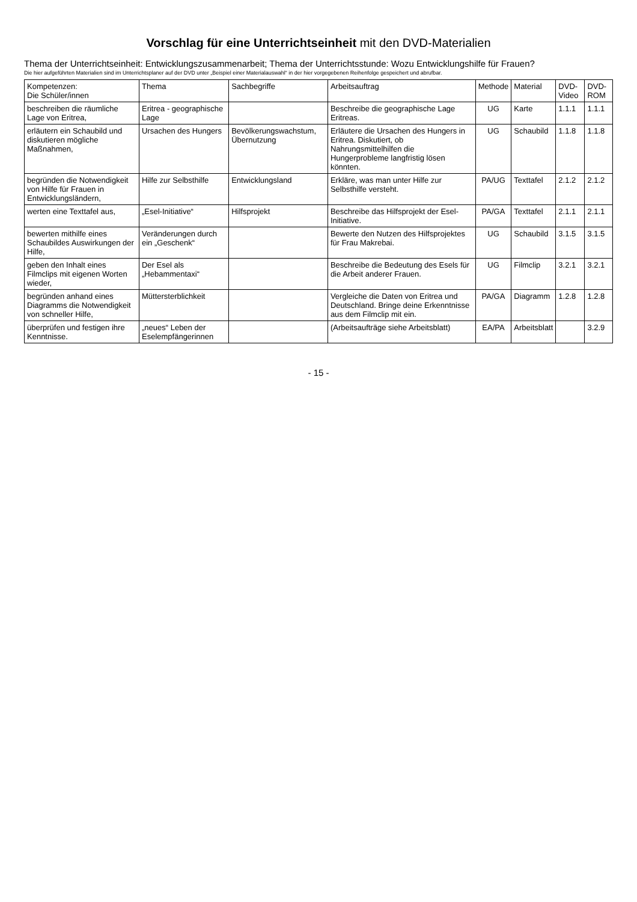Vorschlag für eine Unterrichtseinheit mit den DVD-Materialien
Thema der Unterrichtseinheit: Entwicklungszusammenarbeit; Thema der Unterrichtsstunde: Wozu Entwicklungshilfe für Frauen?
Die hier aufgeführten Materialien sind im Unterrichtsplaner auf der DVD unter „Beispiel einer Materialauswahl“ in der hier vorgegebenen Reihenfolge gespeichert und abrufbar.
| Kompetenzen: Die Schüler/innen | Thema | Sachbegriffe | Arbeitsauftrag | Methode | Material | DVD-Video | DVD-ROM |
| --- | --- | --- | --- | --- | --- | --- | --- |
| beschreiben die räumliche Lage von Eritrea, | Eritrea - geographische Lage | | Beschreibe die geographische Lage Eritreas. | UG | Karte | 1.1.1 | 1.1.1 |
| erläutern ein Schaubild und diskutieren mögliche Maßnahmen, | Ursachen des Hungers | Bevölkerungswachstum, Übernutzung | Erläutere die Ursachen des Hungers in Eritrea. Diskutiert, ob Nahrungsmittelhilfen die Hungerprobleme langfristig lösen könnten. | UG | Schaubild | 1.1.8 | 1.1.8 |
| begründen die Notwendigkeit von Hilfe für Frauen in Entwicklungsländern, | Hilfe zur Selbsthilfe | Entwicklungsland | Erkläre, was man unter Hilfe zur Selbsthilfe versteht. | PA/UG | Texttafel | 2.1.2 | 2.1.2 |
| werten eine Texttafel aus, | „Esel-Initiative“ | Hilfsprojekt | Beschreibe das Hilfsprojekt der Esel-Initiative. | PA/GA | Texttafel | 2.1.1 | 2.1.1 |
| bewerten mithilfe eines Schaubildes Auswirkungen der Hilfe, | Veränderungen durch ein „Geschenk“ | | Bewerte den Nutzen des Hilfsprojektes für Frau Makrebai. | UG | Schaubild | 3.1.5 | 3.1.5 |
| geben den Inhalt eines Filmclips mit eigenen Worten wieder, | Der Esel als „Hebammentaxi“ | | Beschreibe die Bedeutung des Esels für die Arbeit anderer Frauen. | UG | Filmclip | 3.2.1 | 3.2.1 |
| begründen anhand eines Diagramms die Notwendigkeit von schneller Hilfe, | Müttersterblichkeit | | Vergleiche die Daten von Eritrea und Deutschland. Bringe deine Erkenntnisse aus dem Filmclip mit ein. | PA/GA | Diagramm | 1.2.8 | 1.2.8 |
| überprüfen und festigen ihre Kenntnisse. | „neues“ Leben der Eselempfängerinnen | | (Arbeitsaufträge siehe Arbeitsblatt) | EA/PA | Arbeitsblatt | | 3.2.9 |
- 15 -